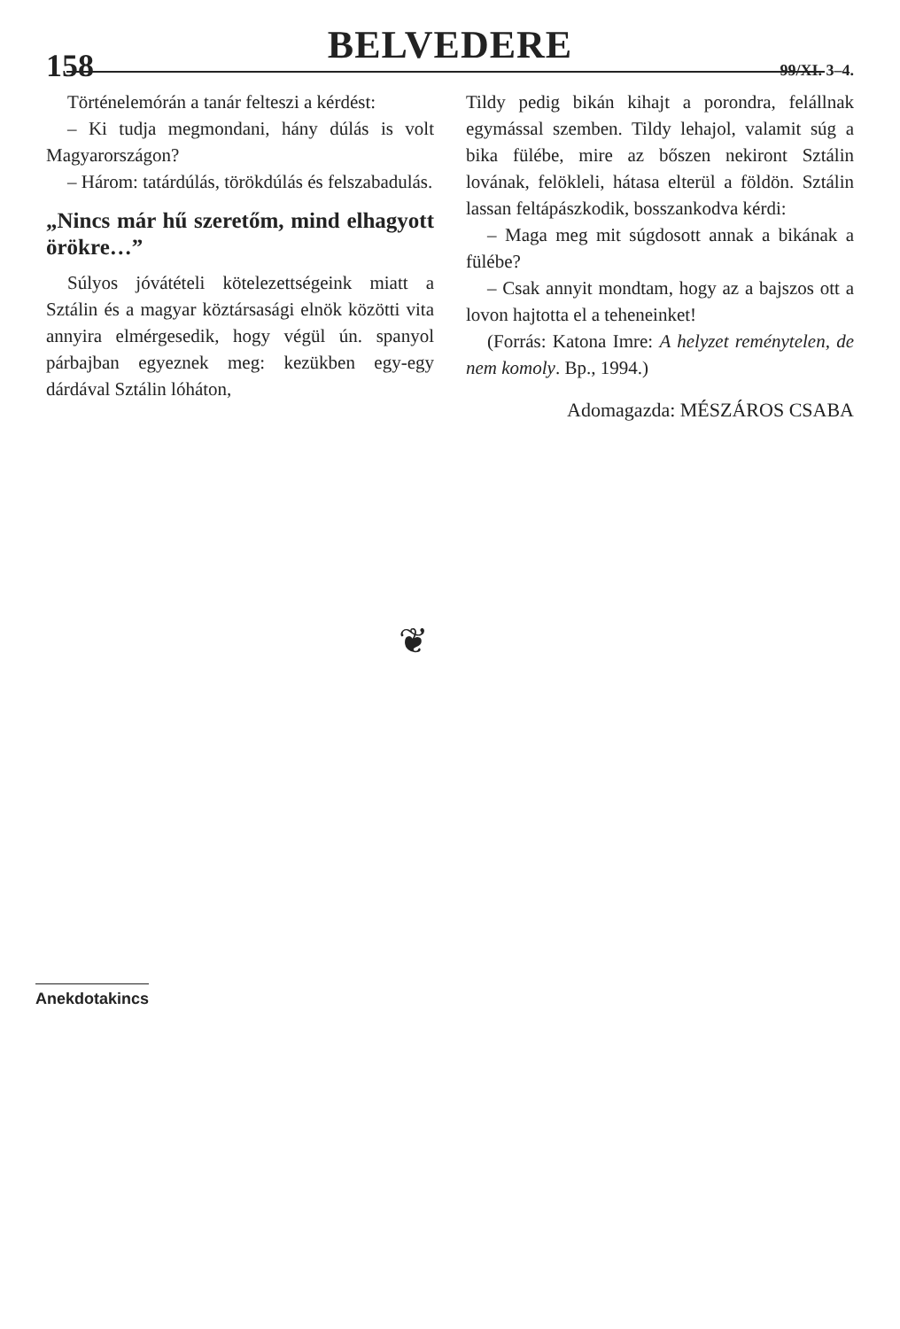BELVEDERE
158 99/XI. 3–4.
Történelemórán a tanár felteszi a kérdést:
– Ki tudja megmondani, hány dúlás is volt Magyarországon?
– Három: tatárdúlás, törökdúlás és felszabadulás.
„Nincs már hű szeretőm, mind elhagyott örökre…”
Súlyos jóvátételi kötelezettségeink miatt a Sztálin és a magyar köztársasági elnök közötti vita annyira elmérgesedik, hogy végül ún. spanyol párbajban egyeznek meg: kezükben egy-egy dárdával Sztálin lóháton,
Tildy pedig bikán kihajt a porondra, felállnak egymással szemben. Tildy lehajol, valamit súg a bika fülébe, mire az bőszen nekiront Sztálin lovának, felökleli, hátasa elterül a földön. Sztálin lassan feltápászkodik, bosszankodva kérdi:
– Maga meg mit súgdosott annak a bikának a fülébe?
– Csak annyit mondtam, hogy az a bajszos ott a lovon hajtotta el a teheneinket!
(Forrás: Katona Imre: A helyzet reménytelen, de nem komoly. Bp., 1994.)
Adomagazda: MÉSZÁROS CSABA
❦
Anekdotakincs